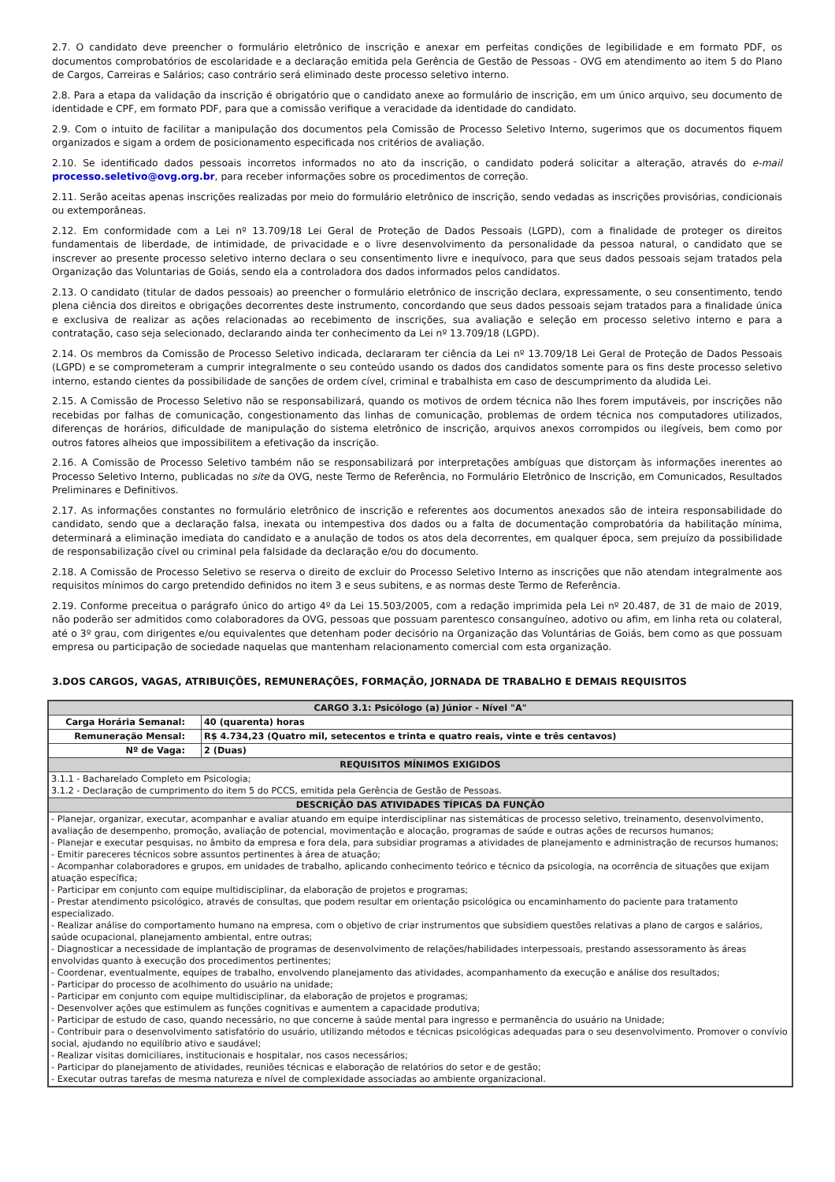2.7. O candidato deve preencher o formulário eletrônico de inscrição e anexar em perfeitas condições de legibilidade e em formato PDF, os documentos comprobatórios de escolaridade e a declaração emitida pela Gerência de Gestão de Pessoas - OVG em atendimento ao item 5 do Plano de Cargos, Carreiras e Salários; caso contrário será eliminado deste processo seletivo interno.
2.8. Para a etapa da validação da inscrição é obrigatório que o candidato anexe ao formulário de inscrição, em um único arquivo, seu documento de identidade e CPF, em formato PDF, para que a comissão verifique a veracidade da identidade do candidato.
2.9. Com o intuito de facilitar a manipulação dos documentos pela Comissão de Processo Seletivo Interno, sugerimos que os documentos fiquem organizados e sigam a ordem de posicionamento especificada nos critérios de avaliação.
2.10. Se identificado dados pessoais incorretos informados no ato da inscrição, o candidato poderá solicitar a alteração, através do e-mail processo.seletivo@ovg.org.br, para receber informações sobre os procedimentos de correção.
2.11. Serão aceitas apenas inscrições realizadas por meio do formulário eletrônico de inscrição, sendo vedadas as inscrições provisórias, condicionais ou extemporâneas.
2.12. Em conformidade com a Lei nº 13.709/18 Lei Geral de Proteção de Dados Pessoais (LGPD), com a finalidade de proteger os direitos fundamentais de liberdade, de intimidade, de privacidade e o livre desenvolvimento da personalidade da pessoa natural, o candidato que se inscrever ao presente processo seletivo interno declara o seu consentimento livre e inequívoco, para que seus dados pessoais sejam tratados pela Organização das Voluntarias de Goiás, sendo ela a controladora dos dados informados pelos candidatos.
2.13. O candidato (titular de dados pessoais) ao preencher o formulário eletrônico de inscrição declara, expressamente, o seu consentimento, tendo plena ciência dos direitos e obrigações decorrentes deste instrumento, concordando que seus dados pessoais sejam tratados para a finalidade única e exclusiva de realizar as ações relacionadas ao recebimento de inscrições, sua avaliação e seleção em processo seletivo interno e para a contratação, caso seja selecionado, declarando ainda ter conhecimento da Lei nº 13.709/18 (LGPD).
2.14. Os membros da Comissão de Processo Seletivo indicada, declararam ter ciência da Lei nº 13.709/18 Lei Geral de Proteção de Dados Pessoais (LGPD) e se comprometeram a cumprir integralmente o seu conteúdo usando os dados dos candidatos somente para os fins deste processo seletivo interno, estando cientes da possibilidade de sanções de ordem cível, criminal e trabalhista em caso de descumprimento da aludida Lei.
2.15. A Comissão de Processo Seletivo não se responsabilizará, quando os motivos de ordem técnica não lhes forem imputáveis, por inscrições não recebidas por falhas de comunicação, congestionamento das linhas de comunicação, problemas de ordem técnica nos computadores utilizados, diferenças de horários, dificuldade de manipulação do sistema eletrônico de inscrição, arquivos anexos corrompidos ou ilegíveis, bem como por outros fatores alheios que impossibilitem a efetivação da inscrição.
2.16. A Comissão de Processo Seletivo também não se responsabilizará por interpretações ambíguas que distorçam às informações inerentes ao Processo Seletivo Interno, publicadas no site da OVG, neste Termo de Referência, no Formulário Eletrônico de Inscrição, em Comunicados, Resultados Preliminares e Definitivos.
2.17. As informações constantes no formulário eletrônico de inscrição e referentes aos documentos anexados são de inteira responsabilidade do candidato, sendo que a declaração falsa, inexata ou intempestiva dos dados ou a falta de documentação comprobatória da habilitação mínima, determinará a eliminação imediata do candidato e a anulação de todos os atos dela decorrentes, em qualquer época, sem prejuízo da possibilidade de responsabilização cível ou criminal pela falsidade da declaração e/ou do documento.
2.18. A Comissão de Processo Seletivo se reserva o direito de excluir do Processo Seletivo Interno as inscrições que não atendam integralmente aos requisitos mínimos do cargo pretendido definidos no item 3 e seus subitens, e as normas deste Termo de Referência.
2.19. Conforme preceitua o parágrafo único do artigo 4º da Lei 15.503/2005, com a redação imprimida pela Lei nº 20.487, de 31 de maio de 2019, não poderão ser admitidos como colaboradores da OVG, pessoas que possuam parentesco consanguíneo, adotivo ou afim, em linha reta ou colateral, até o 3º grau, com dirigentes e/ou equivalentes que detenham poder decisório na Organização das Voluntárias de Goiás, bem como as que possuam empresa ou participação de sociedade naquelas que mantenham relacionamento comercial com esta organização.
3.DOS CARGOS, VAGAS, ATRIBUIÇÕES, REMUNERAÇÕES, FORMAÇÃO, JORNADA DE TRABALHO E DEMAIS REQUISITOS
| CARGO 3.1: Psicólogo (a) Júnior - Nível "A" | |
| --- | --- |
| Carga Horária Semanal: | 40 (quarenta) horas |
| Remuneração Mensal: | R$ 4.734,23 (Quatro mil, setecentos e trinta e quatro reais, vinte e três centavos) |
| Nº de Vaga: | 2 (Duas) |
| REQUISITOS MÍNIMOS EXIGIDOS | |
| 3.1.1 - Bacharelado Completo em Psicologia; 3.1.2 - Declaração de cumprimento do item 5 do PCCS, emitida pela Gerência de Gestão de Pessoas. | |
| DESCRIÇÃO DAS ATIVIDADES TÍPICAS DA FUNÇÃO | |
| - Planejar, organizar, executar, acompanhar e avaliar atuando em equipe interdisciplinar nas sistemáticas de processo seletivo, treinamento, desenvolvimento, avaliação de desempenho, promoção, avaliação de potencial, movimentação e alocação, programas de saúde e outras ações de recursos humanos; - Planejar e executar pesquisas, no âmbito da empresa e fora dela, para subsidiar programas a atividades de planejamento e administração de recursos humanos; - Emitir pareceres técnicos sobre assuntos pertinentes à área de atuação; - Acompanhar colaboradores e grupos, em unidades de trabalho, aplicando conhecimento teórico e técnico da psicologia, na ocorrência de situações que exijam atuação específica; - Participar em conjunto com equipe multidisciplinar, da elaboração de projetos e programas; - Prestar atendimento psicológico, através de consultas, que podem resultar em orientação psicológica ou encaminhamento do paciente para tratamento especializado. - Realizar análise do comportamento humano na empresa, com o objetivo de criar instrumentos que subsidiem questões relativas a plano de cargos e salários, saúde ocupacional, planejamento ambiental, entre outras; - Diagnosticar a necessidade de implantação de programas de desenvolvimento de relações/habilidades interpessoais, prestando assessoramento às áreas envolvidas quanto à execução dos procedimentos pertinentes; - Coordenar, eventualmente, equipes de trabalho, envolvendo planejamento das atividades, acompanhamento da execução e análise dos resultados; - Participar do processo de acolhimento do usuário na unidade; - Participar em conjunto com equipe multidisciplinar, da elaboração de projetos e programas; - Desenvolver ações que estimulem as funções cognitivas e aumentem a capacidade produtiva; - Participar de estudo de caso, quando necessário, no que concerne à saúde mental para ingresso e permanência do usuário na Unidade; - Contribuir para o desenvolvimento satisfatório do usuário, utilizando métodos e técnicas psicológicas adequadas para o seu desenvolvimento. Promover o convívio social, ajudando no equilíbrio ativo e saudável; - Realizar visitas domiciliares, institucionais e hospitalar, nos casos necessários; - Participar do planejamento de atividades, reuniões técnicas e elaboração de relatórios do setor e de gestão; - Executar outras tarefas de mesma natureza e nível de complexidade associadas ao ambiente organizacional. | |